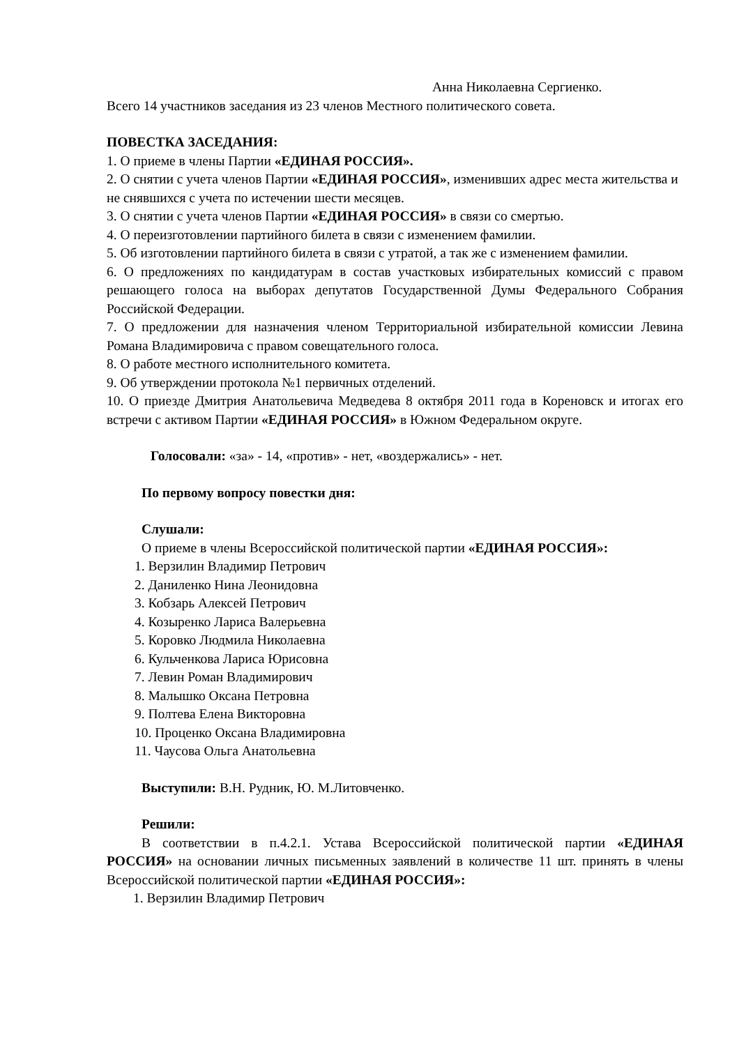Анна Николаевна Сергиенко.
Всего 14 участников заседания из 23 членов Местного политического совета.
ПОВЕСТКА ЗАСЕДАНИЯ:
1. О приеме в члены Партии «ЕДИНАЯ РОССИЯ».
2. О снятии с учета членов Партии «ЕДИНАЯ РОССИЯ», изменивших адрес места жительства и не снявшихся с учета по истечении шести месяцев.
3. О снятии с учета членов Партии «ЕДИНАЯ РОССИЯ» в связи со смертью.
4. О переизготовлении партийного билета в связи с изменением фамилии.
5. Об изготовлении партийного билета в связи с утратой, а так же с изменением фамилии.
6. О предложениях по кандидатурам в состав участковых избирательных комиссий с правом решающего голоса на выборах депутатов Государственной Думы Федерального Собрания Российской Федерации.
7. О предложении для назначения членом Территориальной избирательной комиссии Левина Романа Владимировича с правом совещательного голоса.
8. О работе местного исполнительного комитета.
9. Об утверждении протокола №1 первичных отделений.
10. О приезде Дмитрия Анатольевича Медведева 8 октября 2011 года в Кореновск и итогах его встречи с активом Партии «ЕДИНАЯ РОССИЯ» в Южном Федеральном округе.
Голосовали: «за» - 14, «против» - нет, «воздержались» - нет.
По первому вопросу повестки дня:
Слушали:
О приеме в члены Всероссийской политической партии «ЕДИНАЯ РОССИЯ»:
1. Верзилин Владимир Петрович
2. Даниленко Нина Леонидовна
3. Кобзарь Алексей Петрович
4. Козыренко Лариса Валерьевна
5. Коровко Людмила Николаевна
6. Кульченкова Лариса Юрисовна
7. Левин Роман Владимирович
8. Малышко Оксана Петровна
9. Полтева Елена Викторовна
10. Проценко Оксана Владимировна
11. Чаусова Ольга Анатольевна
Выступили: В.Н. Рудник, Ю. М.Литовченко.
Решили:
В соответствии в п.4.2.1. Устава Всероссийской политической партии «ЕДИНАЯ РОССИЯ» на основании личных письменных заявлений в количестве 11 шт. принять в члены Всероссийской политической партии «ЕДИНАЯ РОССИЯ»:
1. Верзилин Владимир Петрович